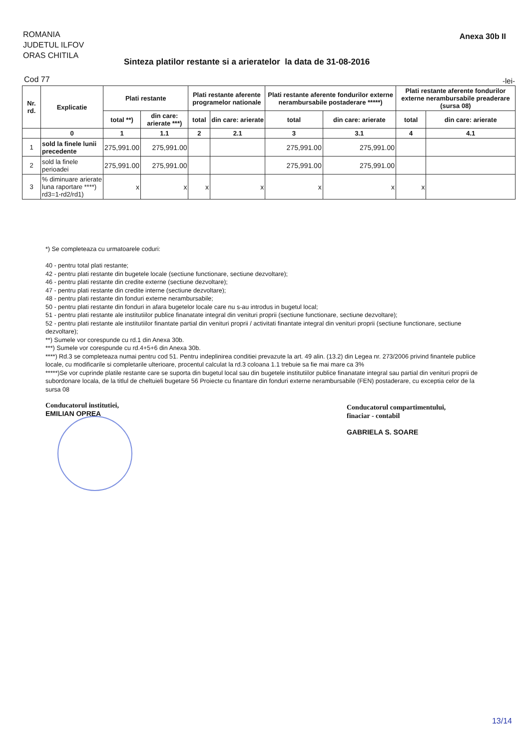ROMANIA
JUDETUL ILFOV
ORAS CHITILA
Anexa 30b II
Sinteza platilor restante si a arieratelor la data de 31-08-2016
Cod 77 -lei-
| Nr. rd. | Explicatie | Plati restante | | Plati restante aferente programelor nationale | | Plati restante aferente fondurilor externe nerambursabile postaderare *****) | | Plati restante aferente fondurilor externe nerambursabile preaderare (sursa 08) | |
| --- | --- | --- | --- | --- | --- | --- | --- | --- | --- |
| | | total **) | din care: arierate ***) | total | din care: arierate | total | din care: arierate | total | din care: arierate |
| | 0 | 1 | 1.1 | 2 | 2.1 | 3 | 3.1 | 4 | 4.1 |
| 1 | sold la finele lunii precedente | 275,991.00 | 275,991.00 | | | 275,991.00 | 275,991.00 | | |
| 2 | sold la finele perioadei | 275,991.00 | 275,991.00 | | | 275,991.00 | 275,991.00 | | |
| 3 | % diminuare arierate luna raportare ****) rd3=1-rd2/rd1) | x | x | x | x | x | x | x | |
*) Se completeaza cu urmatoarele coduri:
40 - pentru total plati restante;
42 - pentru plati restante din bugetele locale (sectiune functionare, sectiune dezvoltare);
46 - pentru plati restante din credite externe (sectiune dezvoltare);
47 - pentru plati restante din credite interne (sectiune dezvoltare);
48 - pentru plati restante din fonduri externe nerambursabile;
50 - pentru plati restante din fonduri in afara bugetelor locale care nu s-au introdus in bugetul local;
51 - pentru plati restante ale institutiilor publice finanatate integral din venituri proprii (sectiune functionare, sectiune dezvoltare);
52 - pentru plati restante ale institutiilor finantate partial din venituri proprii / activitati finantate integral din venituri proprii (sectiune functionare, sectiune dezvoltare);
**) Sumele vor corespunde cu rd.1 din Anexa 30b.
***) Sumele vor corespunde cu rd.4+5+6 din Anexa 30b.
****) Rd.3 se completeaza numai pentru cod 51. Pentru indeplinirea conditiei prevazute la art. 49 alin. (13.2) din Legea nr. 273/2006 privind finantele publice locale, cu modificarile si completarile ulterioare, procentul calculat la rd.3 coloana 1.1 trebuie sa fie mai mare ca 3%
*****)Se vor cuprinde platile restante care se suporta din bugetul local sau din bugetele institutiilor publice finanatate integral sau partial din venituri proprii de subordonare locala, de la titlul de cheltuieli bugetare 56 Proiecte cu finantare din fonduri externe nerambursabile (FEN) postaderare, cu exceptia celor de la sursa 08
Conducatorul institutiei,
EMILIAN OPREA
Conducatorul compartimentului,
finaciar - contabil
GABRIELA S. SOARE
13/14